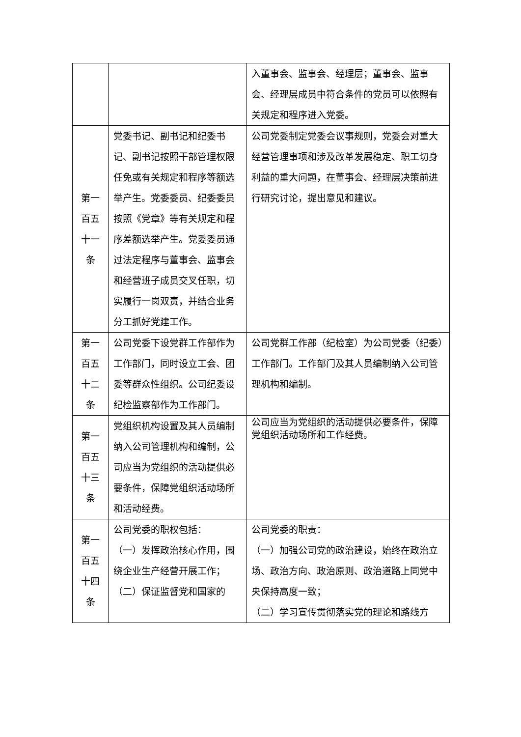| | | 入董事会、监事会、经理层；董事会、监事会、经理层成员中符合条件的党员可以依照有关规定和程序进入党委。 |
| 第一 百五 十一 条 | 党委书记、副书记和纪委书记、副书记按照干部管理权限任免或有关规定和程序等额选举产生。党委委员、纪委委员按照《党章》等有关规定和程序差额选举产生。党委委员通过法定程序与董事会、监事会和经营班子成员交叉任职，切实履行一岗双责，并结合业务分工抓好党建工作。 | 公司党委制定党委会议事规则，党委会对重大经营管理事项和涉及改革发展稳定、职工切身利益的重大问题，在董事会、经理层决策前进行研究讨论，提出意见和建议。 |
| 第一 百五 十二 条 | 公司党委下设党群工作部作为工作部门，同时设立工会、团委等群众性组织。公司纪委设纪检监察部作为工作部门。 | 公司党群工作部（纪检室）为公司党委（纪委）工作部门。工作部门及其人员编制纳入公司管理机构和编制。 |
| 第一 百五 十三 条 | 党组织机构设置及其人员编制纳入公司管理机构和编制，公司应当为党组织的活动提供必要条件，保障党组织活动场所和活动经费。 | 公司应当为党组织的活动提供必要条件，保障党组织活动场所和工作经费。 |
| 第一 百五 十四 条 | 公司党委的职权包括： （一）发挥政治核心作用，围绕企业生产经营开展工作； （二）保证监督党和国家的 | 公司党委的职责： （一）加强公司党的政治建设，始终在政治立场、政治方向、政治原则、政治道路上同党中央保持高度一致； （二）学习宣传贯彻落实党的理论和路线方 |